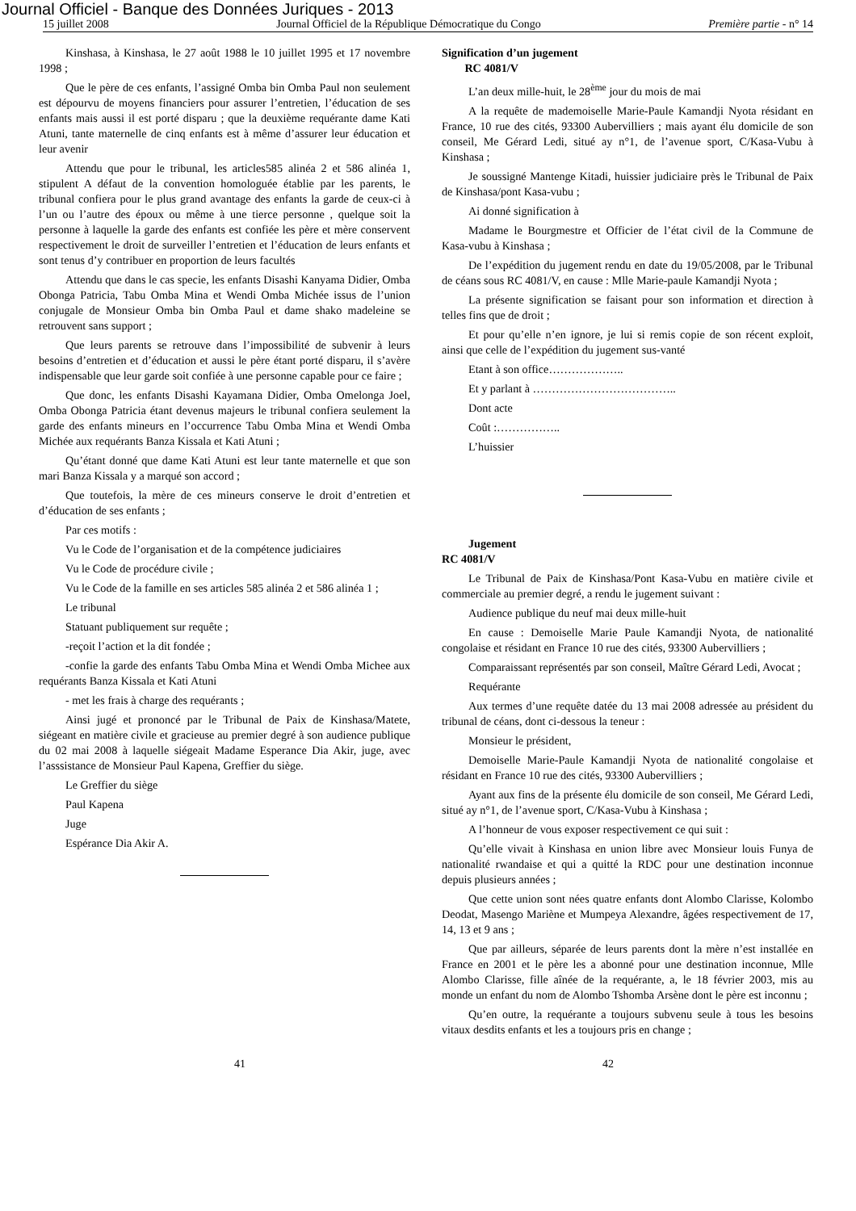Journal Officiel - Banque des Données Juriques - 2013
15 juillet 2008 Journal Officiel de la République Démocratique du Congo Première partie - n° 14
Kinshasa, à Kinshasa, le 27 août 1988 le 10 juillet 1995 et 17 novembre 1998 ;
Que le père de ces enfants, l’assigné Omba bin Omba Paul non seulement est dépourvu de moyens financiers pour assurer l’entretien, l’éducation de ses enfants mais aussi il est porté disparu ; que la deuxième requérante dame Kati Atuni, tante maternelle de cinq enfants est à même d’assurer leur éducation et leur avenir
Attendu que pour le tribunal, les articles585 alinéa 2 et 586 alinéa 1, stipulent A défaut de la convention homologuée établie par les parents, le tribunal confiera pour le plus grand avantage des enfants la garde de ceux-ci à l’un ou l’autre des époux ou même à une tierce personne , quelque soit la personne à laquelle la garde des enfants est confiée les père et mère conservent respectivement le droit de surveiller l’entretien et l’éducation de leurs enfants et sont tenus d’y contribuer en proportion de leurs facultés
Attendu que dans le cas specie, les enfants Disashi Kanyama Didier, Omba Obonga Patricia, Tabu Omba Mina et Wendi Omba Michée issus de l’union conjugale de Monsieur Omba bin Omba Paul et dame shako madeleine se retrouvent sans support ;
Que leurs parents se retrouve dans l’impossibilité de subvenir à leurs besoins d’entretien et d’éducation et aussi le père étant porté disparu, il s’avère indispensable que leur garde soit confiée à une personne capable pour ce faire ;
Que donc, les enfants Disashi Kayamana Didier, Omba Omelonga Joel, Omba Obonga Patricia étant devenus majeurs le tribunal confiera seulement la garde des enfants mineurs en l’occurrence Tabu Omba Mina et Wendi Omba Michée aux requérants Banza Kissala et Kati Atuni ;
Qu’étant donné que dame Kati Atuni est leur tante maternelle et que son mari Banza Kissala y a marqué son accord ;
Que toutefois, la mère de ces mineurs conserve le droit d’entretien et d’éducation de ses enfants ;
Par ces motifs :
Vu le Code de l’organisation et de la compétence judiciaires
Vu le Code de procédure civile ;
Vu le Code de la famille en ses articles 585 alinéa 2 et 586 alinéa 1 ;
Le tribunal
Statuant publiquement sur requête ;
-reçoit l’action et la dit fondée ;
-confie la garde des enfants Tabu Omba Mina et Wendi Omba Michee aux requérants Banza Kissala et Kati Atuni
- met les frais à charge des requérants ;
Ainsi jugé et prononcé par le Tribunal de Paix de Kinshasa/Matete, siégeant en matière civile et gracieuse au premier degré à son audience publique du 02 mai 2008 à laquelle siégeait Madame Esperance Dia Akir, juge, avec l’asssistance de Monsieur Paul Kapena, Greffier du siège.
Le Greffier du siège
Paul Kapena
Juge
Espérance Dia Akir A.
Signification d’un jugement
RC 4081/V
L’an deux mille-huit, le 28<sup>ème</sup> jour du mois de mai
A la requête de mademoiselle Marie-Paule Kamandji Nyota résidant en France, 10 rue des cités, 93300 Aubervilliers ; mais ayant élu domicile de son conseil, Me Gérard Ledi, situé ay n°1, de l’avenue sport, C/Kasa-Vubu à Kinshasa ;
Je soussigné Mantenge Kitadi, huissier judiciaire près le Tribunal de Paix de Kinshasa/pont Kasa-vubu ;
Ai donné signification à
Madame le Bourgmestre et Officier de l’état civil de la Commune de Kasa-vubu à Kinshasa ;
De l’expédition du jugement rendu en date du 19/05/2008, par le Tribunal de céans sous RC 4081/V, en cause : Mlle Marie-paule Kamandji Nyota ;
La présente signification se faisant pour son information et direction à telles fins que de droit ;
Et pour qu’elle n’en ignore, je lui si remis copie de son récent exploit, ainsi que celle de l’expédition du jugement sus-vanté
Etant à son office………………..
Et y parlant à ………………………………..
Dont acte
Coût :……………..
L’huissier
Jugement
RC 4081/V
Le Tribunal de Paix de Kinshasa/Pont Kasa-Vubu en matière civile et commerciale au premier degré, a rendu le jugement suivant :
Audience publique du neuf mai deux mille-huit
En cause : Demoiselle Marie Paule Kamandji Nyota, de nationalité congolaise et résidant en France 10 rue des cités, 93300 Aubervilliers ;
Comparaissant représentés par son conseil, Maître Gérard Ledi, Avocat ;
Requérante
Aux termes d’une requête datée du 13 mai 2008 adressée au président du tribunal de céans, dont ci-dessous la teneur :
Monsieur le président,
Demoiselle Marie-Paule Kamandji Nyota de nationalité congolaise et résidant en France 10 rue des cités, 93300 Aubervilliers ;
Ayant aux fins de la présente élu domicile de son conseil, Me Gérard Ledi, situé ay n°1, de l’avenue sport, C/Kasa-Vubu à Kinshasa ;
A l’honneur de vous exposer respectivement ce qui suit :
Qu’elle vivait à Kinshasa en union libre avec Monsieur louis Funya de nationalité rwandaise et qui a quitté la RDC pour une destination inconnue depuis plusieurs années ;
Que cette union sont nées quatre enfants dont Alombo Clarisse, Kolombo Deodat, Masengo Mariène et Mumpeya Alexandre, âgées respectivement de 17, 14, 13 et 9 ans ;
Que par ailleurs, séparée de leurs parents dont la mère n’est installée en France en 2001 et le père les a abonné pour une destination inconnue, Mlle Alombo Clarisse, fille aînée de la requérante, a, le 18 février 2003, mis au monde un enfant du nom de Alombo Tshomba Arsène dont le père est inconnu ;
Qu’en outre, la requérante a toujours subvenu seule à tous les besoins vitaux desdits enfants et les a toujours pris en change ;
41 42